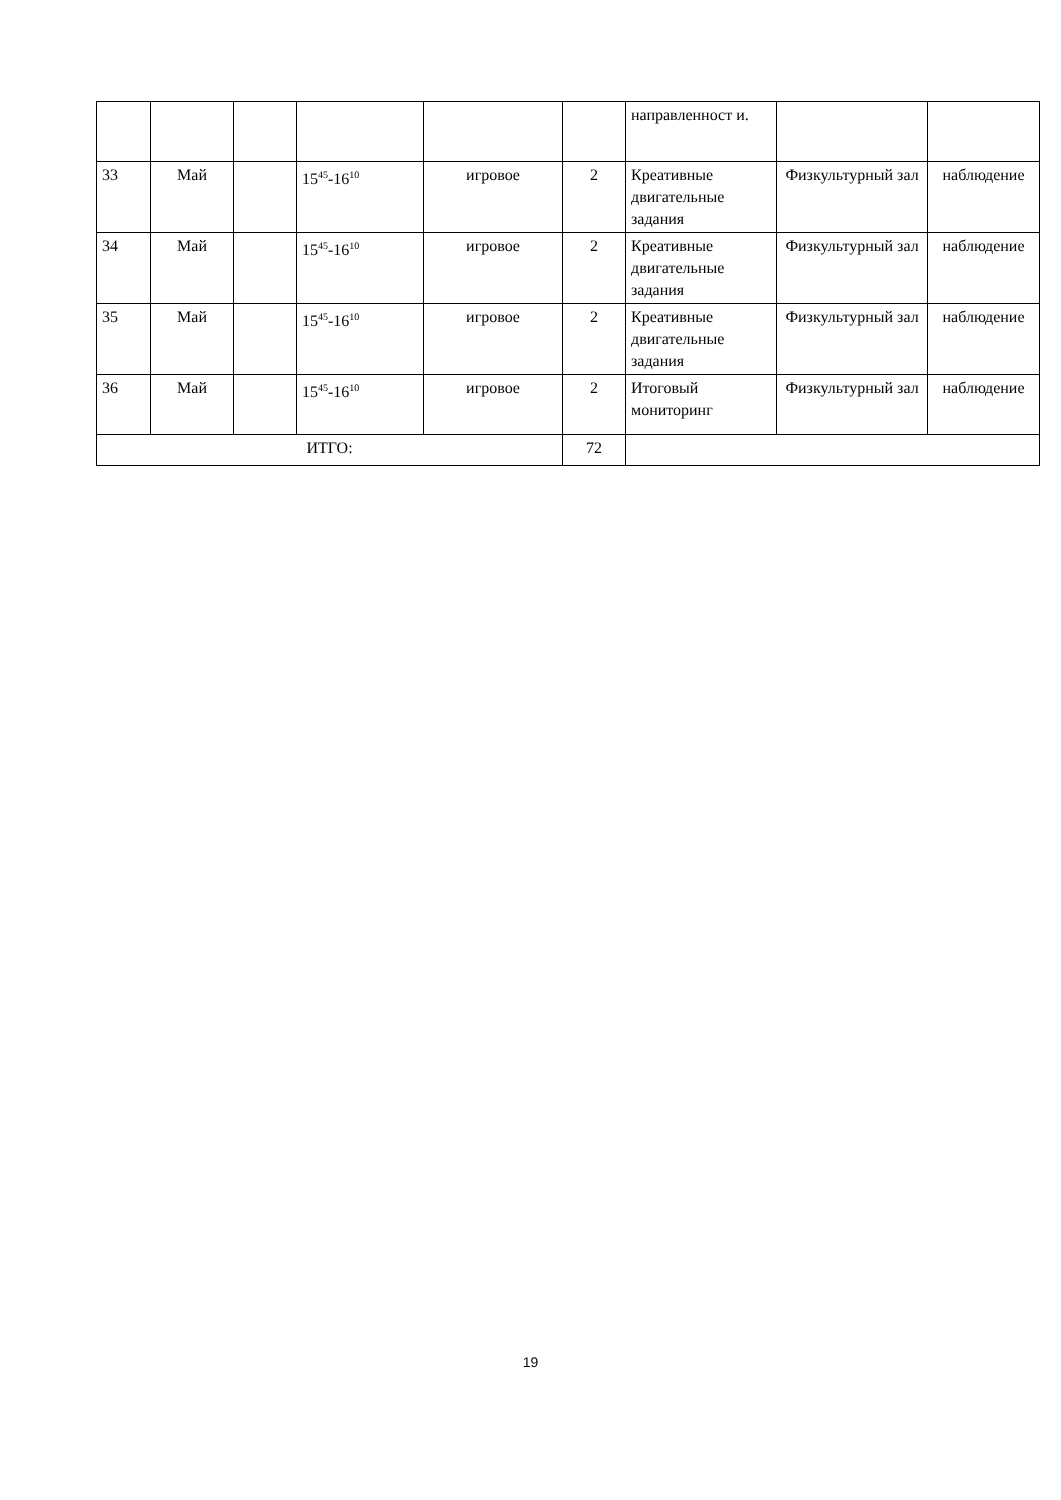| | | | | | | направленност и. | | |
| 33 | Май | | 15<sup>45</sup>-16<sup>10</sup> | игровое | 2 | Креативные двигательные задания | Физкультурный зал | наблюдение |
| 34 | Май | | 15<sup>45</sup>-16<sup>10</sup> | игровое | 2 | Креативные двигательные задания | Физкультурный зал | наблюдение |
| 35 | Май | | 15<sup>45</sup>-16<sup>10</sup> | игровое | 2 | Креативные двигательные задания | Физкультурный зал | наблюдение |
| 36 | Май | | 15<sup>45</sup>-16<sup>10</sup> | игровое | 2 | Итоговый мониторинг | Физкультурный зал | наблюдение |
| ИТГО: | | | | | 72 | | | |
19